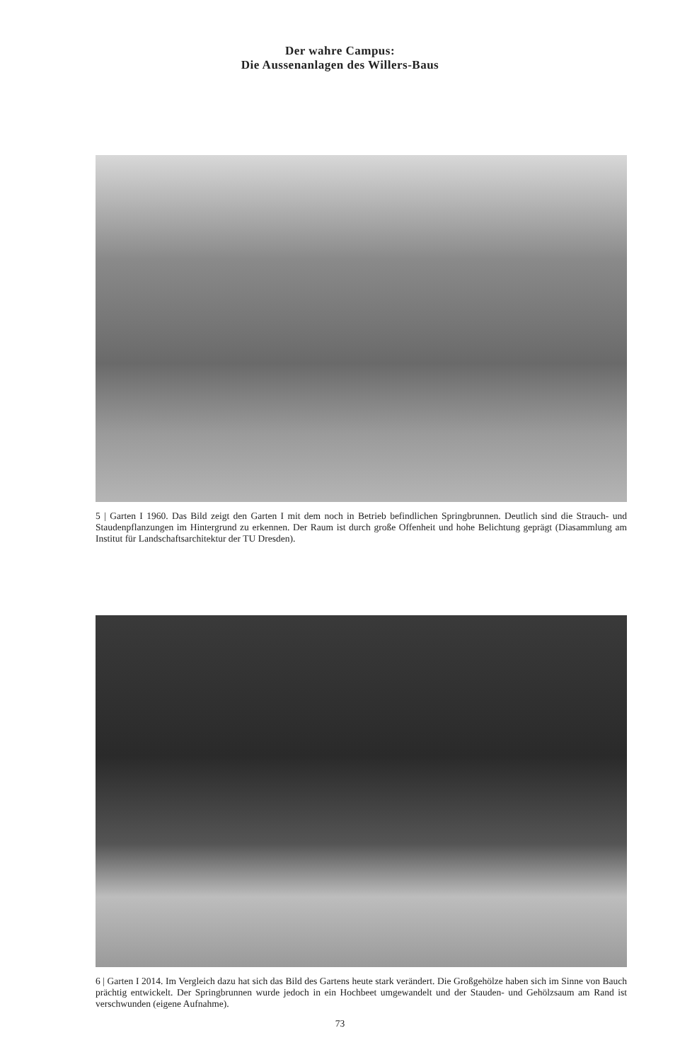Der wahre Campus:
Die Aussenanlagen des Willers-Baus
5 | Garten I 1960. Das Bild zeigt den Garten I mit dem noch in Betrieb befindlichen Springbrunnen. Deutlich sind die Strauch- und Staudenpflanzungen im Hintergrund zu erkennen. Der Raum ist durch große Offenheit und hohe Belichtung geprägt (Diasammlung am Institut für Landschaftsarchitektur der TU Dresden).
6 | Garten I 2014. Im Vergleich dazu hat sich das Bild des Gartens heute stark verändert. Die Großgehölze haben sich im Sinne von Bauch prächtig entwickelt. Der Springbrunnen wurde jedoch in ein Hochbeet umgewandelt und der Stauden- und Gehölzsaum am Rand ist verschwunden (eigene Aufnahme).
73